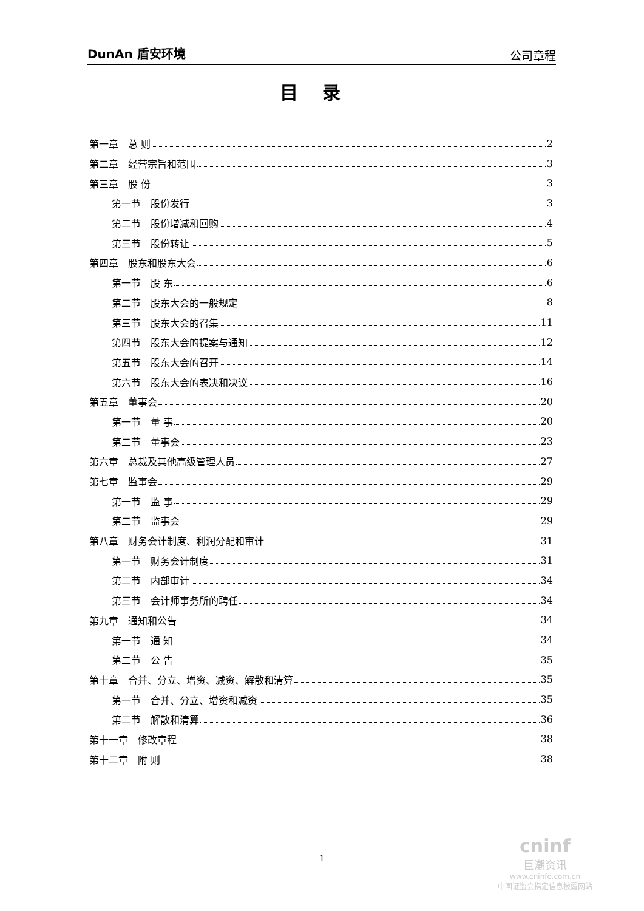DunAn 盾安环境 公司章程
目录
第一章　总 则 2
第二章　经营宗旨和范围 3
第三章　股 份 3
第一节　股份发行 3
第二节　股份增减和回购 4
第三节　股份转让 5
第四章　股东和股东大会 6
第一节　股 东 6
第二节　股东大会的一般规定 8
第三节　股东大会的召集 11
第四节　股东大会的提案与通知 12
第五节　股东大会的召开 14
第六节　股东大会的表决和决议 16
第五章　董事会 20
第一节　董 事 20
第二节　董事会 23
第六章　总裁及其他高级管理人员 27
第七章　监事会 29
第一节　监 事 29
第二节　监事会 29
第八章　财务会计制度、利润分配和审计 31
第一节　财务会计制度 31
第二节　内部审计 34
第三节　会计师事务所的聘任 34
第九章　通知和公告 34
第一节　通 知 34
第二节　公 告 35
第十章　合并、分立、增资、减资、解散和清算 35
第一节　合并、分立、增资和减资 35
第二节　解散和清算 36
第十一章　修改章程 38
第十二章　附 则 38
1
cninf
巨潮资讯
www.cninfo.com.cn
中国证监会指定信息披露网站